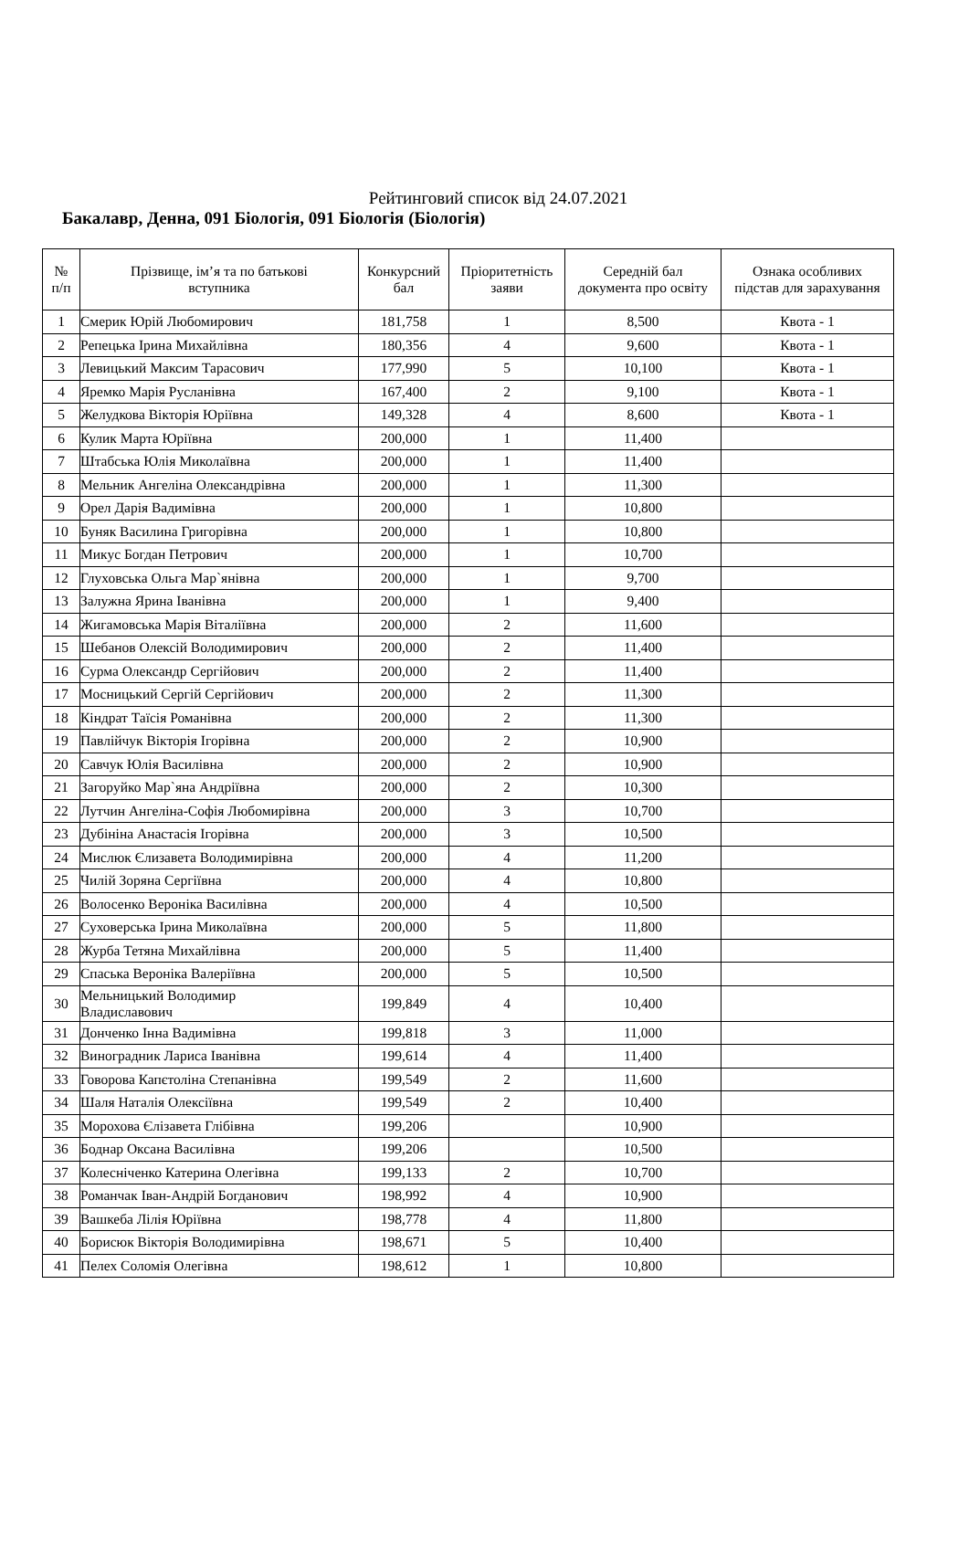Рейтинговий список від 24.07.2021
Бакалавр, Денна, 091 Біологія, 091 Біологія (Біологія)
| № п/п | Прізвище, ім’я та по батькові вступника | Конкурсний бал | Пріоритетність заяви | Середній бал документа про освіту | Ознака особливих підстав для зарахування |
| --- | --- | --- | --- | --- | --- |
| 1 | Смерик Юрій Любомирович | 181,758 | 1 | 8,500 | Квота - 1 |
| 2 | Репецька Ірина Михайлівна | 180,356 | 4 | 9,600 | Квота - 1 |
| 3 | Левицький Максим Тарасович | 177,990 | 5 | 10,100 | Квота - 1 |
| 4 | Яремко Марія Русланівна | 167,400 | 2 | 9,100 | Квота - 1 |
| 5 | Желудкова Вікторія Юріївна | 149,328 | 4 | 8,600 | Квота - 1 |
| 6 | Кулик Марта Юріївна | 200,000 | 1 | 11,400 | |
| 7 | Штабська Юлія Миколаївна | 200,000 | 1 | 11,400 | |
| 8 | Мельник Ангеліна Олександрівна | 200,000 | 1 | 11,300 | |
| 9 | Орел Дарія Вадимівна | 200,000 | 1 | 10,800 | |
| 10 | Буняк Василина Григорівна | 200,000 | 1 | 10,800 | |
| 11 | Микус Богдан Петрович | 200,000 | 1 | 10,700 | |
| 12 | Глуховська Ольга Мар`янівна | 200,000 | 1 | 9,700 | |
| 13 | Залужна Ярина Іванівна | 200,000 | 1 | 9,400 | |
| 14 | Жигамовська Марія Віталіївна | 200,000 | 2 | 11,600 | |
| 15 | Шебанов Олексій Володимирович | 200,000 | 2 | 11,400 | |
| 16 | Сурма Олександр Сергійович | 200,000 | 2 | 11,400 | |
| 17 | Мосницький Сергій Сергійович | 200,000 | 2 | 11,300 | |
| 18 | Кіндрат Таїсія Романівна | 200,000 | 2 | 11,300 | |
| 19 | Павлійчук Вікторія Ігорівна | 200,000 | 2 | 10,900 | |
| 20 | Савчук Юлія Василівна | 200,000 | 2 | 10,900 | |
| 21 | Загоруйко Мар`яна Андріївна | 200,000 | 2 | 10,300 | |
| 22 | Лутчин Ангеліна-Софія Любомирівна | 200,000 | 3 | 10,700 | |
| 23 | Дубініна Анастасія Ігорівна | 200,000 | 3 | 10,500 | |
| 24 | Мислюк Єлизавета Володимирівна | 200,000 | 4 | 11,200 | |
| 25 | Чилій Зоряна Сергіївна | 200,000 | 4 | 10,800 | |
| 26 | Волосенко Вероніка Василівна | 200,000 | 4 | 10,500 | |
| 27 | Суховерська Ірина Миколаївна | 200,000 | 5 | 11,800 | |
| 28 | Журба Тетяна Михайлівна | 200,000 | 5 | 11,400 | |
| 29 | Спаська Вероніка Валеріївна | 200,000 | 5 | 10,500 | |
| 30 | Мельницький Володимир Владиславович | 199,849 | 4 | 10,400 | |
| 31 | Донченко Інна Вадимівна | 199,818 | 3 | 11,000 | |
| 32 | Виноградник Лариса Іванівна | 199,614 | 4 | 11,400 | |
| 33 | Говорова Капєтоліна Степанівна | 199,549 | 2 | 11,600 | |
| 34 | Шаля Наталія Олексіївна | 199,549 | 2 | 10,400 | |
| 35 | Морохова Єлізавета Глібівна | 199,206 | | 10,900 | |
| 36 | Боднар Оксана Василівна | 199,206 | | 10,500 | |
| 37 | Колесніченко Катерина Олегівна | 199,133 | 2 | 10,700 | |
| 38 | Романчак Іван-Андрій Богданович | 198,992 | 4 | 10,900 | |
| 39 | Вашкеба Лілія Юріївна | 198,778 | 4 | 11,800 | |
| 40 | Борисюк Вікторія Володимирівна | 198,671 | 5 | 10,400 | |
| 41 | Пелех Соломія Олегівна | 198,612 | 1 | 10,800 | |